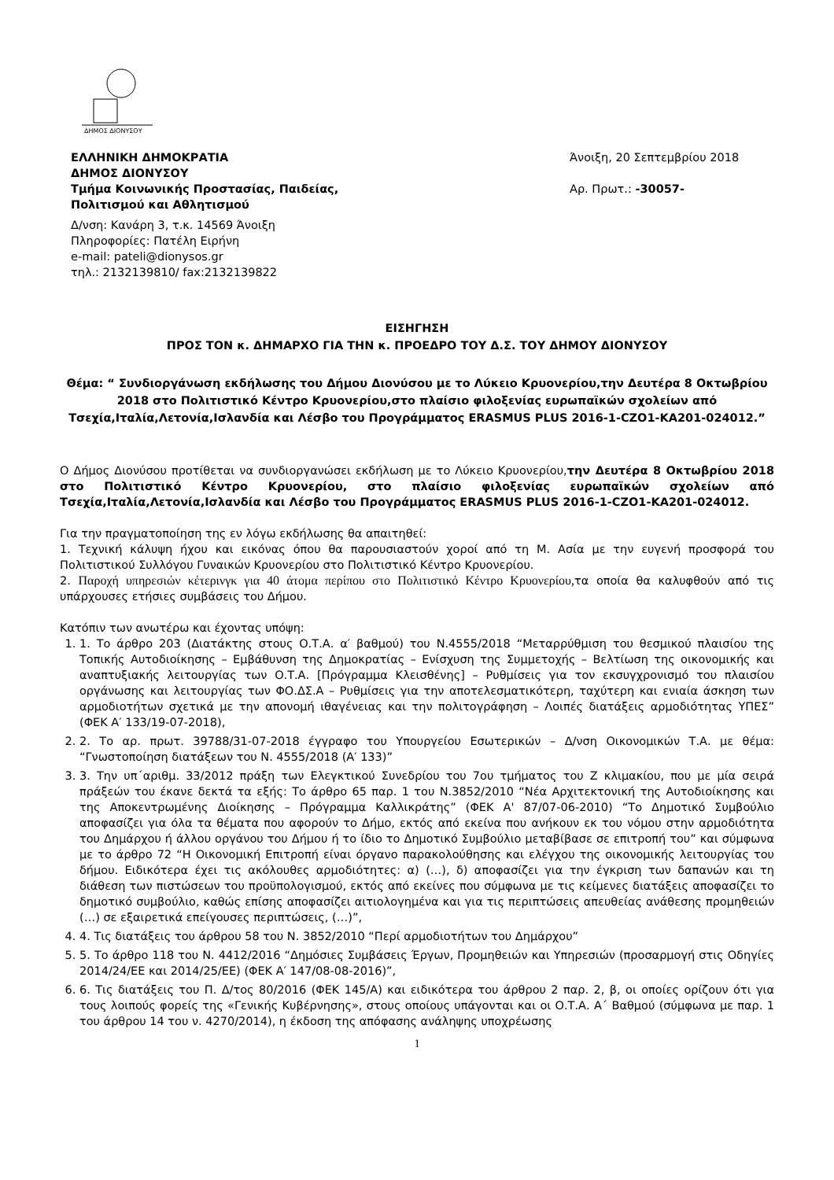ΔΗΜΟΣ ΔΙΟΝΥΣΟΥ
ΕΛΛΗΝΙΚΗ ΔΗΜΟΚΡΑΤΙΑ
ΔΗΜΟΣ ΔΙΟΝΥΣΟΥ
Τμήμα Κοινωνικής Προστασίας, Παιδείας,
Πολιτισμού και Αθλητισμού
Δ/νση: Κανάρη 3, τ.κ. 14569 Άνοιξη
Πληροφορίες: Πατέλη Ειρήνη
e-mail: pateli@dionysos.gr
τηλ.: 2132139810/ fax:2132139822
Άνοιξη, 20 Σεπτεμβρίου 2018
Αρ. Πρωτ.: -30057-
ΕΙΣΗΓΗΣΗ
ΠΡΟΣ ΤΟΝ κ. ΔΗΜΑΡΧΟ ΓΙΑ ΤΗΝ κ. ΠΡΟΕΔΡΟ ΤΟΥ Δ.Σ. ΤΟΥ ΔΗΜΟΥ ΔΙΟΝΥΣΟΥ
Θέμα: “ Συνδιοργάνωση εκδήλωσης του Δήμου Διονύσου με το Λύκειο Κρυονερίου,την Δευτέρα 8 Οκτωβρίου 2018 στο Πολιτιστικό Κέντρο Κρυονερίου,στο πλαίσιο φιλοξενίας ευρωπαϊκών σχολείων από Τσεχία,Ιταλία,Λετονία,Ισλανδία και Λέσβο του Προγράμματος ERASMUS PLUS 2016-1-CZO1-KA201-024012.”
Ο Δήμος Διονύσου προτίθεται να συνδιοργανώσει εκδήλωση με το Λύκειο Κρυονερίου,την Δευτέρα 8 Οκτωβρίου 2018 στο Πολιτιστικό Κέντρο Κρυονερίου, στο πλαίσιο φιλοξενίας ευρωπαϊκών σχολείων από Τσεχία,Ιταλία,Λετονία,Ισλανδία και Λέσβο του Προγράμματος ERASMUS PLUS 2016-1-CZO1-KA201-024012.
Για την πραγματοποίηση της εν λόγω εκδήλωσης θα απαιτηθεί:
1. Τεχνική κάλυψη ήχου και εικόνας όπου θα παρουσιαστούν χοροί από τη Μ. Ασία με την ευγενή προσφορά του Πολιτιστικού Συλλόγου Γυναικών Κρυονερίου στο Πολιτιστικό Κέντρο Κρυονερίου.
2. Παροχή υπηρεσιών κέτερινγκ για 40 άτομα περίπου στο Πολιτιστικό Κέντρο Κρυονερίου, τα οποία θα καλυφθούν από τις υπάρχουσες ετήσιες συμβάσεις του Δήμου.
Κατόπιν των ανωτέρω και έχοντας υπόψη:
1. 1. Το άρθρο 203 (Διατάκτης στους Ο.Τ.Α. α′ βαθμού) του Ν.4555/2018 “Μεταρρύθμιση του θεσμικού πλαισίου της Τοπικής Αυτοδιοίκησης – Εμβάθυνση της Δημοκρατίας – Ενίσχυση της Συμμετοχής – Βελτίωση της οικονομικής και αναπτυξιακής λειτουργίας των Ο.Τ.Α. [Πρόγραμμα Κλεισθένης] – Ρυθμίσεις για τον εκσυγχρονισμό του πλαισίου οργάνωσης και λειτουργίας των ΦΟ.ΔΣ.Α – Ρυθμίσεις για την αποτελεσματικότερη, ταχύτερη και ενιαία άσκηση των αρμοδιοτήτων σχετικά με την απονομή ιθαγένειας και την πολιτογράφηση – Λοιπές διατάξεις αρμοδιότητας ΥΠΕΣ” (ΦΕΚ Α′ 133/19-07-2018),
2. 2. Το αρ. πρωτ. 39788/31-07-2018 έγγραφο του Υπουργείου Εσωτερικών – Δ/νση Οικονομικών Τ.Α. με θέμα: “Γνωστοποίηση διατάξεων του Ν. 4555/2018 (Α′ 133)”
3. 3. Την υπ΄αριθμ. 33/2012 πράξη των Ελεγκτικού Συνεδρίου του 7ου τμήματος του Ζ κλιμακίου, που με μία σειρά πράξεών του έκανε δεκτά τα εξής: Το άρθρο 65 παρ. 1 του Ν.3852/2010 “Νέα Αρχιτεκτονική της Αυτοδιοίκησης και της Αποκεντρωμένης Διοίκησης – Πρόγραμμα Καλλικράτης” (ΦΕΚ Α' 87/07-06-2010) “Το Δημοτικό Συμβούλιο αποφασίζει για όλα τα θέματα που αφορούν το Δήμο, εκτός από εκείνα που ανήκουν εκ του νόμου στην αρμοδιότητα του Δημάρχου ή άλλου οργάνου του Δήμου ή το ίδιο το Δημοτικό Συμβούλιο μεταβίβασε σε επιτροπή του” και σύμφωνα με το άρθρο 72 “Η Οικονομική Επιτροπή είναι όργανο παρακολούθησης και ελέγχου της οικονομικής λειτουργίας του δήμου. Ειδικότερα έχει τις ακόλουθες αρμοδιότητες: α) (…), δ) αποφασίζει για την έγκριση των δαπανών και τη διάθεση των πιστώσεων του προϋπολογισμού, εκτός από εκείνες που σύμφωνα με τις κείμενες διατάξεις αποφασίζει το δημοτικό συμβούλιο, καθώς επίσης αποφασίζει αιτιολογημένα και για τις περιπτώσεις απευθείας ανάθεσης προμηθειών (…) σε εξαιρετικά επείγουσες περιπτώσεις, (…)”,
4. 4. Τις διατάξεις του άρθρου 58 του Ν. 3852/2010 “Περί αρμοδιοτήτων του Δημάρχου”
5. 5. Το άρθρο 118 του Ν. 4412/2016 “Δημόσιες Συμβάσεις Έργων, Προμηθειών και Υπηρεσιών (προσαρμογή στις Οδηγίες 2014/24/ΕΕ και 2014/25/ΕΕ) (ΦΕΚ Α′ 147/08-08-2016)”,
6. 6. Τις διατάξεις του Π. Δ/τος 80/2016 (ΦΕΚ 145/Α) και ειδικότερα του άρθρου 2 παρ. 2, β, οι οποίες ορίζουν ότι για τους λοιπούς φορείς της «Γενικής Κυβέρνησης», στους οποίους υπάγονται και οι Ο.Τ.Α. Α΄ Βαθμού (σύμφωνα με παρ. 1 του άρθρου 14 του ν. 4270/2014), η έκδοση της απόφασης ανάληψης υποχρέωσης
1